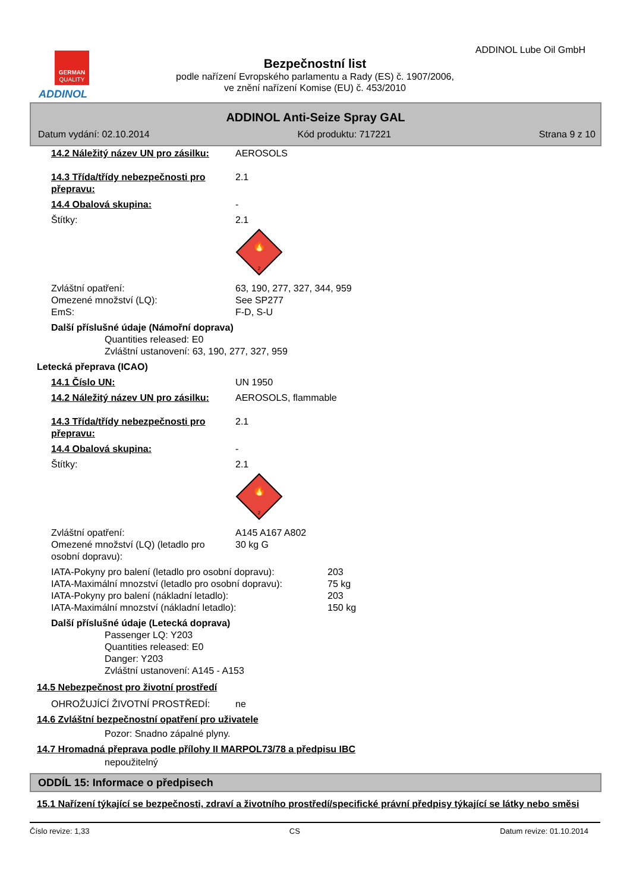GERMAN
QUALITY
ADDINOL
ADDINOL Lube Oil GmbH
Bezpečnostní list
podle nařízení Evropského parlamentu a Rady (ES) č. 1907/2006,
ve znění nařízení Komise (EU) č. 453/2010
ADDINOL Anti-Seize Spray GAL
Datum vydání: 02.10.2014 Kód produktu: 717221 Strana 9 z 10
14.2 Náležitý název UN pro zásilku:
AEROSOLS
14.3 Třída/třídy nebezpečnosti pro přepravu:
2.1
14.4 Obalová skupina: -
Štítky: 2.1
2
🔥
Zvláštní opatření: 63, 190, 277, 327, 344, 959
Omezené množství (LQ): See SP277
EmS: F-D, S-U
Další příslušné údaje (Námořní doprava)
Quantities released: E0
Zvláštní ustanovení: 63, 190, 277, 327, 959
Letecká přeprava (ICAO)
14.1 Číslo UN: UN 1950
14.2 Náležitý název UN pro zásilku:
AEROSOLS, flammable
14.3 Třída/třídy nebezpečnosti pro přepravu:
2.1
14.4 Obalová skupina: -
Štítky: 2.1
2
🔥
Zvláštní opatření: A145 A167 A802
Omezené množství (LQ) (letadlo pro osobní dopravu):
30 kg G
IATA-Pokyny pro balení (letadlo pro osobní dopravu):
203
IATA-Maximální mnozství (letadlo pro osobní dopravu):
75 kg
IATA-Pokyny pro balení (nákladní letadlo): 203
IATA-Maximální mnozství (nákladní letadlo): 150 kg
Další příslušné údaje (Letecká doprava)
Passenger LQ: Y203
Quantities released: E0
Danger: Y203
Zvláštní ustanovení: A145 - A153
14.5 Nebezpečnost pro životní prostředí
OHROŽUJÍCÍ ŽIVOTNÍ PROSTŘEDÍ: ne
14.6 Zvláštní bezpečnostní opatření pro uživatele
Pozor: Snadno zápalné plyny.
14.7 Hromadná přeprava podle přílohy II MARPOL73/78 a předpisu IBC
nepoužitelný
ODDÍL 15: Informace o předpisech
15.1 Nařízení týkající se bezpečnosti, zdraví a životního prostředí/specifické právní předpisy týkající se látky nebo směsi
Číslo revize: 1,33 CS Datum revize: 01.10.2014